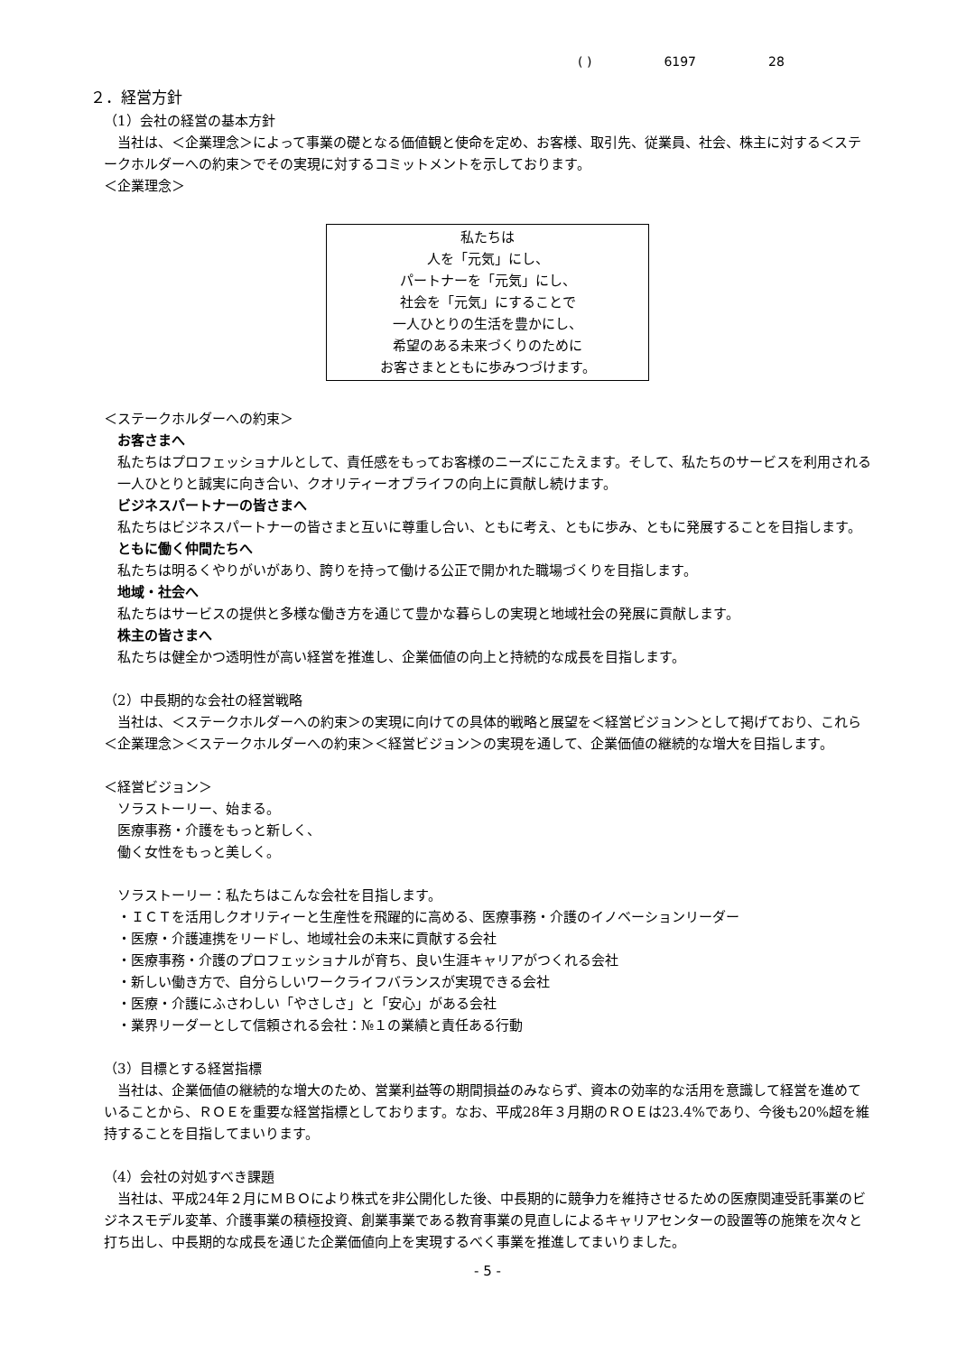( ) 6197 28
２．経営方針
（1）会社の経営の基本方針
当社は、＜企業理念＞によって事業の礎となる価値観と使命を定め、お客様、取引先、従業員、社会、株主に対する＜ステークホルダーへの約束＞でその実現に対するコミットメントを示しております。
＜企業理念＞
私たちは
人を「元気」にし、
パートナーを「元気」にし、
社会を「元気」にすることで
一人ひとりの生活を豊かにし、
希望のある未来づくりのために
お客さまとともに歩みつづけます。
＜ステークホルダーへの約束＞
お客さまへ
私たちはプロフェッショナルとして、責任感をもってお客様のニーズにこたえます。そして、私たちのサービスを利用される一人ひとりと誠実に向き合い、クオリティーオブライフの向上に貢献し続けます。
ビジネスパートナーの皆さまへ
私たちはビジネスパートナーの皆さまと互いに尊重し合い、ともに考え、ともに歩み、ともに発展することを目指します。
ともに働く仲間たちへ
私たちは明るくやりがいがあり、誇りを持って働ける公正で開かれた職場づくりを目指します。
地域・社会へ
私たちはサービスの提供と多様な働き方を通じて豊かな暮らしの実現と地域社会の発展に貢献します。
株主の皆さまへ
私たちは健全かつ透明性が高い経営を推進し、企業価値の向上と持続的な成長を目指します。
（2）中長期的な会社の経営戦略
当社は、＜ステークホルダーへの約束＞の実現に向けての具体的戦略と展望を＜経営ビジョン＞として掲げており、これら＜企業理念＞＜ステークホルダーへの約束＞＜経営ビジョン＞の実現を通して、企業価値の継続的な増大を目指します。
＜経営ビジョン＞
ソラストーリー、始まる。
医療事務・介護をもっと新しく、
働く女性をもっと美しく。
ソラストーリー：私たちはこんな会社を目指します。
・ＩＣＴを活用しクオリティーと生産性を飛躍的に高める、医療事務・介護のイノベーションリーダー
・医療・介護連携をリードし、地域社会の未来に貢献する会社
・医療事務・介護のプロフェッショナルが育ち、良い生涯キャリアがつくれる会社
・新しい働き方で、自分らしいワークライフバランスが実現できる会社
・医療・介護にふさわしい「やさしさ」と「安心」がある会社
・業界リーダーとして信頼される会社：№１の業績と責任ある行動
（3）目標とする経営指標
当社は、企業価値の継続的な増大のため、営業利益等の期間損益のみならず、資本の効率的な活用を意識して経営を進めていることから、ＲＯＥを重要な経営指標としております。なお、平成28年３月期のＲＯＥは23.4%であり、今後も20%超を維持することを目指してまいります。
（4）会社の対処すべき課題
当社は、平成24年２月にＭＢＯにより株式を非公開化した後、中長期的に競争力を維持させるための医療関連受託事業のビジネスモデル変革、介護事業の積極投資、創業事業である教育事業の見直しによるキャリアセンターの設置等の施策を次々と打ち出し、中長期的な成長を通じた企業価値向上を実現するべく事業を推進してまいりました。
- 5 -